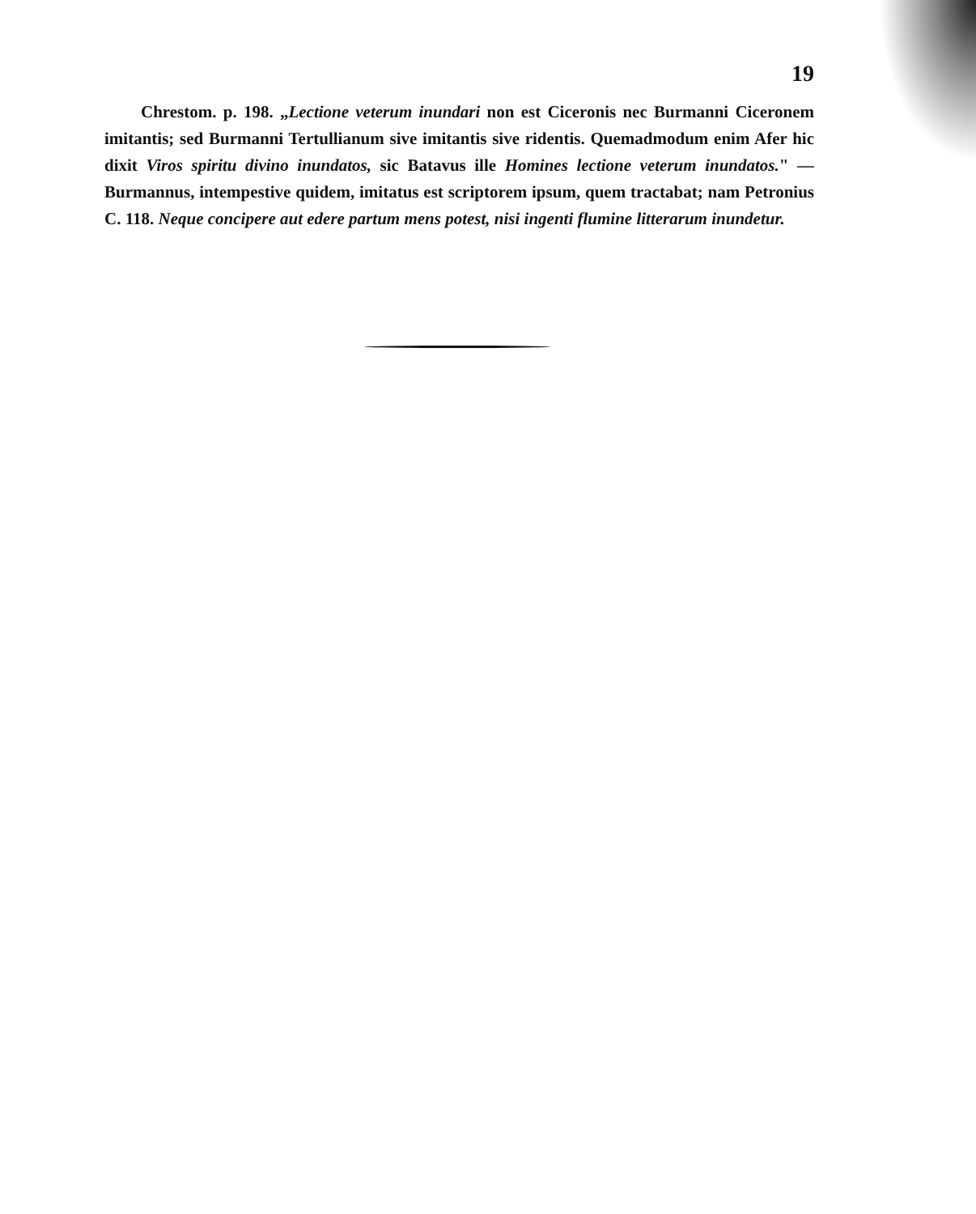19
Chrestom. p. 198. „Lectione veterum inundari non est Ciceronis nec Burmanni Ciceronem imitantis; sed Burmanni Tertullianum sive imitantis sive ridentis. Quemadmodum enim Afer hic dixit Viros spiritu divino inundatos, sic Batavus ille Homines lectione veterum inundatos." — Burmannus, intempestive quidem, imitatus est scriptorem ipsum, quem tractabat; nam Petronius C. 118. Neque concipere aut edere partum mens potest, nisi ingenti flumine litterarum inundetur.